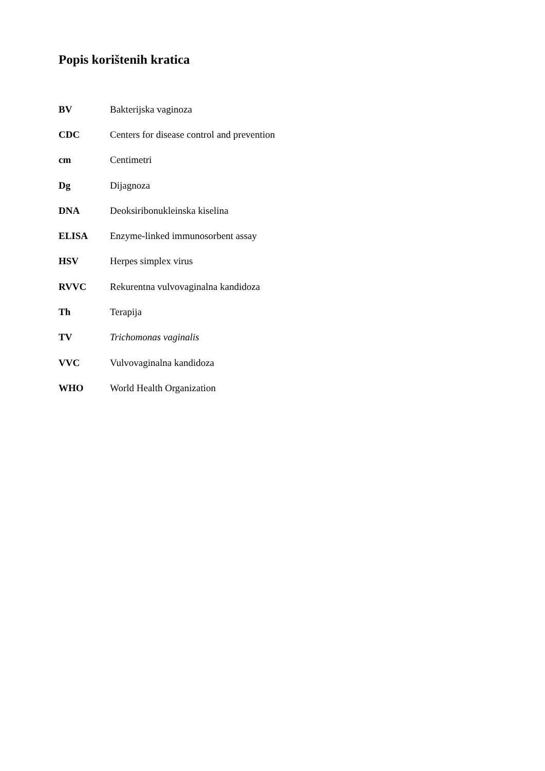Popis korištenih kratica
| BV | Bakterijska vaginoza |
| CDC | Centers for disease control and prevention |
| cm | Centimetri |
| Dg | Dijagnoza |
| DNA | Deoksiribonukleinska kiselina |
| ELISA | Enzyme-linked immunosorbent assay |
| HSV | Herpes simplex virus |
| RVVC | Rekurentna vulvovaginalna kandidoza |
| Th | Terapija |
| TV | Trichomonas vaginalis |
| VVC | Vulvovaginalna kandidoza |
| WHO | World Health Organization |